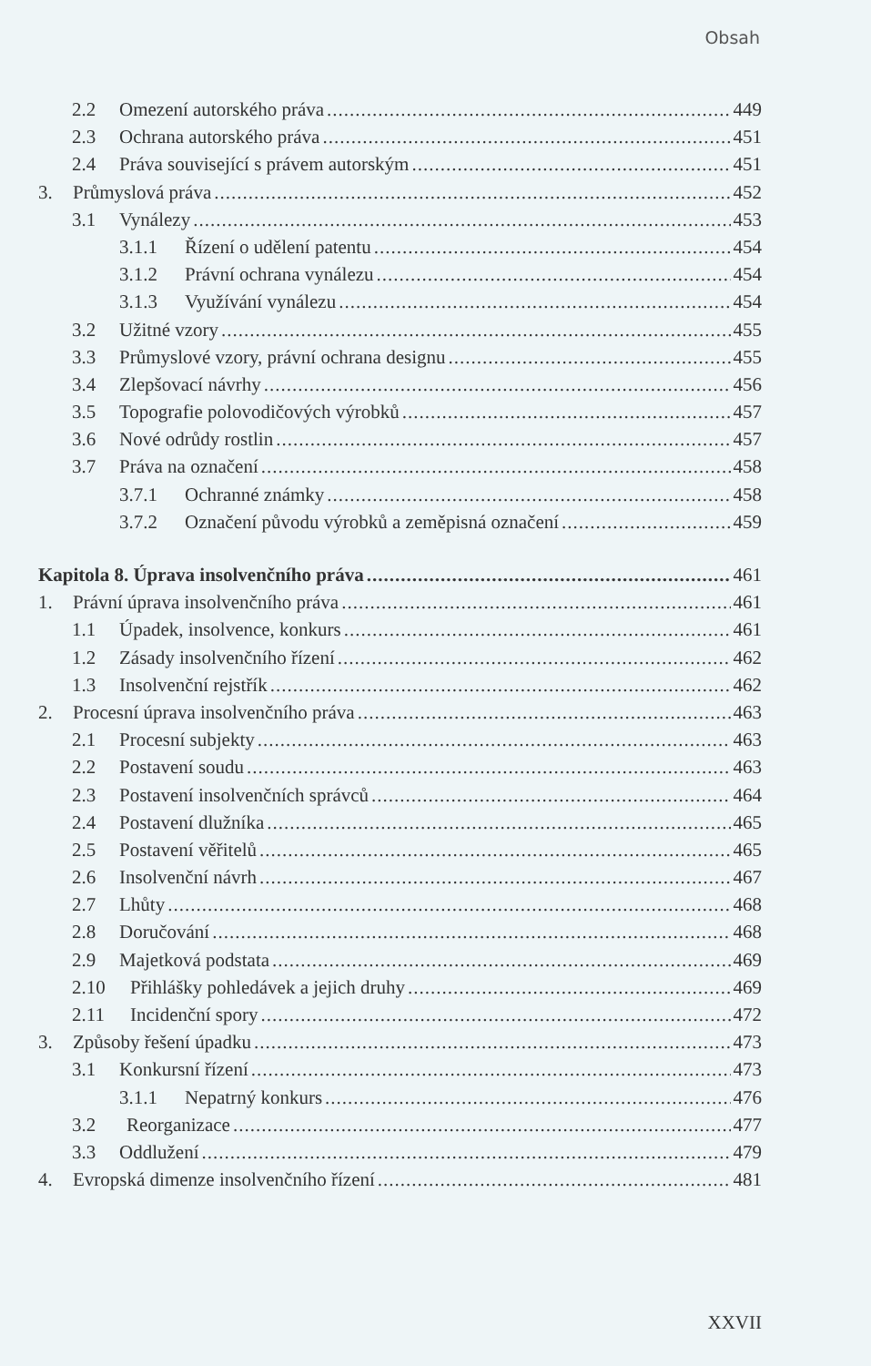Obsah
2.2 Omezení autorského práva 449
2.3 Ochrana autorského práva 451
2.4 Práva související s právem autorským 451
3. Průmyslová práva 452
3.1 Vynálezy 453
3.1.1 Řízení o udělení patentu 454
3.1.2 Právní ochrana vynálezu 454
3.1.3 Využívání vynálezu 454
3.2 Užitné vzory 455
3.3 Průmyslové vzory, právní ochrana designu 455
3.4 Zlepšovací návrhy 456
3.5 Topografie polovodičových výrobků 457
3.6 Nové odrůdy rostlin 457
3.7 Práva na označení 458
3.7.1 Ochranné známky 458
3.7.2 Označení původu výrobků a zeměpisná označení 459
Kapitola 8. Úprava insolvenčního práva 461
1. Právní úprava insolvenčního práva 461
1.1 Úpadek, insolvence, konkurs 461
1.2 Zásady insolvenčního řízení 462
1.3 Insolvenční rejstřík 462
2. Procesní úprava insolvenčního práva 463
2.1 Procesní subjekty 463
2.2 Postavení soudu 463
2.3 Postavení insolvenčních správců 464
2.4 Postavení dlužníka 465
2.5 Postavení věřitelů 465
2.6 Insolvenční návrh 467
2.7 Lhůty 468
2.8 Doručování 468
2.9 Majetková podstata 469
2.10 Přihlášky pohledávek a jejich druhy 469
2.11 Incidenční spory 472
3. Způsoby řešení úpadku 473
3.1 Konkursní řízení 473
3.1.1 Nepatrný konkurs 476
3.2 Reorganizace 477
3.3 Oddlužení 479
4. Evropská dimenze insolvenčního řízení 481
XXVII